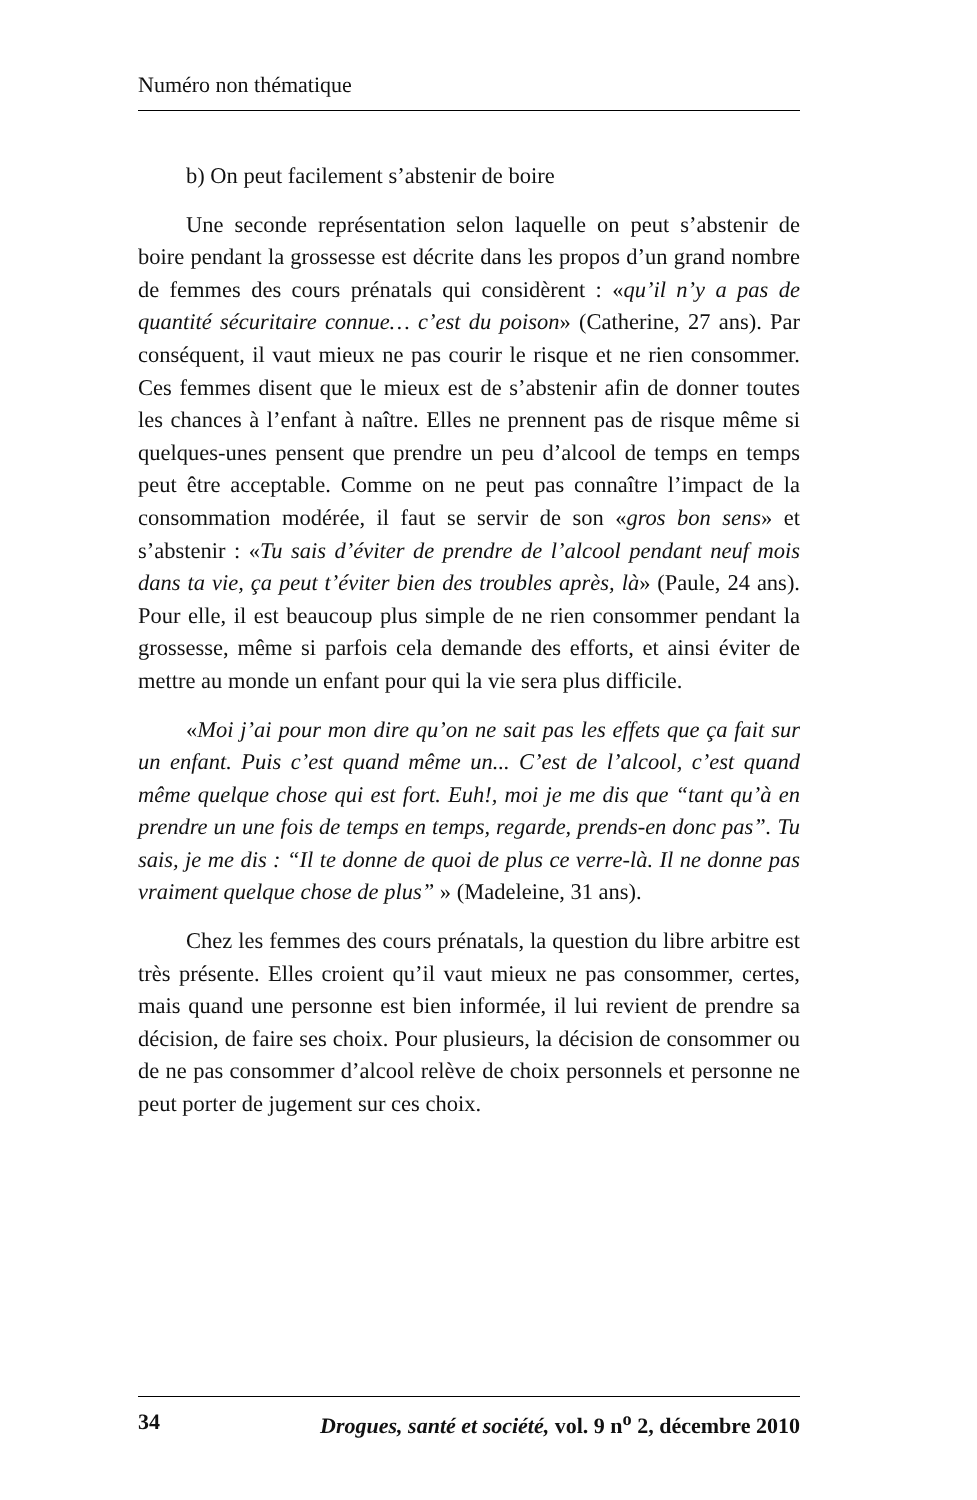Numéro non thématique
b) On peut facilement s’abstenir de boire
Une seconde représentation selon laquelle on peut s’abstenir de boire pendant la grossesse est décrite dans les propos d’un grand nombre de femmes des cours prénatals qui considèrent : «qu’il n’y a pas de quantité sécuritaire connue… c’est du poison» (Catherine, 27 ans). Par conséquent, il vaut mieux ne pas courir le risque et ne rien consommer. Ces femmes disent que le mieux est de s’abstenir afin de donner toutes les chances à l’enfant à naître. Elles ne prennent pas de risque même si quelques-unes pensent que prendre un peu d’alcool de temps en temps peut être acceptable. Comme on ne peut pas connaître l’impact de la consommation modérée, il faut se servir de son «gros bon sens» et s’abstenir : «Tu sais d’éviter de prendre de l’alcool pendant neuf mois dans ta vie, ça peut t’éviter bien des troubles après, là» (Paule, 24 ans). Pour elle, il est beaucoup plus simple de ne rien consommer pendant la grossesse, même si parfois cela demande des efforts, et ainsi éviter de mettre au monde un enfant pour qui la vie sera plus difficile.
«Moi j’ai pour mon dire qu’on ne sait pas les effets que ça fait sur un enfant. Puis c’est quand même un... C’est de l’alcool, c’est quand même quelque chose qui est fort. Euh!, moi je me dis que “tant qu’à en prendre un une fois de temps en temps, regarde, prends-en donc pas”. Tu sais, je me dis : “Il te donne de quoi de plus ce verre-là. Il ne donne pas vraiment quelque chose de plus” » (Madeleine, 31 ans).
Chez les femmes des cours prénatals, la question du libre arbitre est très présente. Elles croient qu’il vaut mieux ne pas consommer, certes, mais quand une personne est bien informée, il lui revient de prendre sa décision, de faire ses choix. Pour plusieurs, la décision de consommer ou de ne pas consommer d’alcool relève de choix personnels et personne ne peut porter de jugement sur ces choix.
34 Drogues, santé et société, vol. 9 n<sup>o</sup> 2, décembre 2010